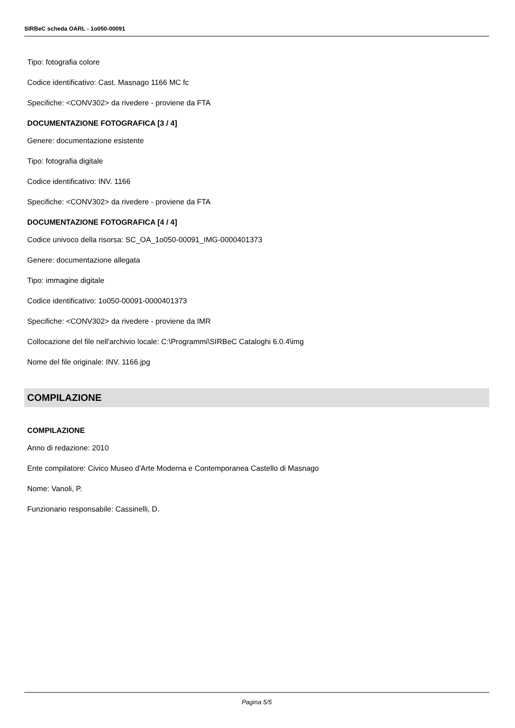SIRBeC scheda OARL - 1o050-00091
Tipo: fotografia colore
Codice identificativo: Cast. Masnago 1166 MC fc
Specifiche: <CONV302> da rivedere - proviene da FTA
DOCUMENTAZIONE FOTOGRAFICA [3 / 4]
Genere: documentazione esistente
Tipo: fotografia digitale
Codice identificativo: INV. 1166
Specifiche: <CONV302> da rivedere - proviene da FTA
DOCUMENTAZIONE FOTOGRAFICA [4 / 4]
Codice univoco della risorsa: SC_OA_1o050-00091_IMG-0000401373
Genere: documentazione allegata
Tipo: immagine digitale
Codice identificativo: 1o050-00091-0000401373
Specifiche: <CONV302> da rivedere - proviene da IMR
Collocazione del file nell'archivio locale: C:\Programmi\SIRBeC Cataloghi 6.0.4\img
Nome del file originale: INV. 1166.jpg
COMPILAZIONE
COMPILAZIONE
Anno di redazione: 2010
Ente compilatore: Civico Museo d'Arte Moderna e Contemporanea Castello di Masnago
Nome: Vanoli, P.
Funzionario responsabile: Cassinelli, D.
Pagina 5/5